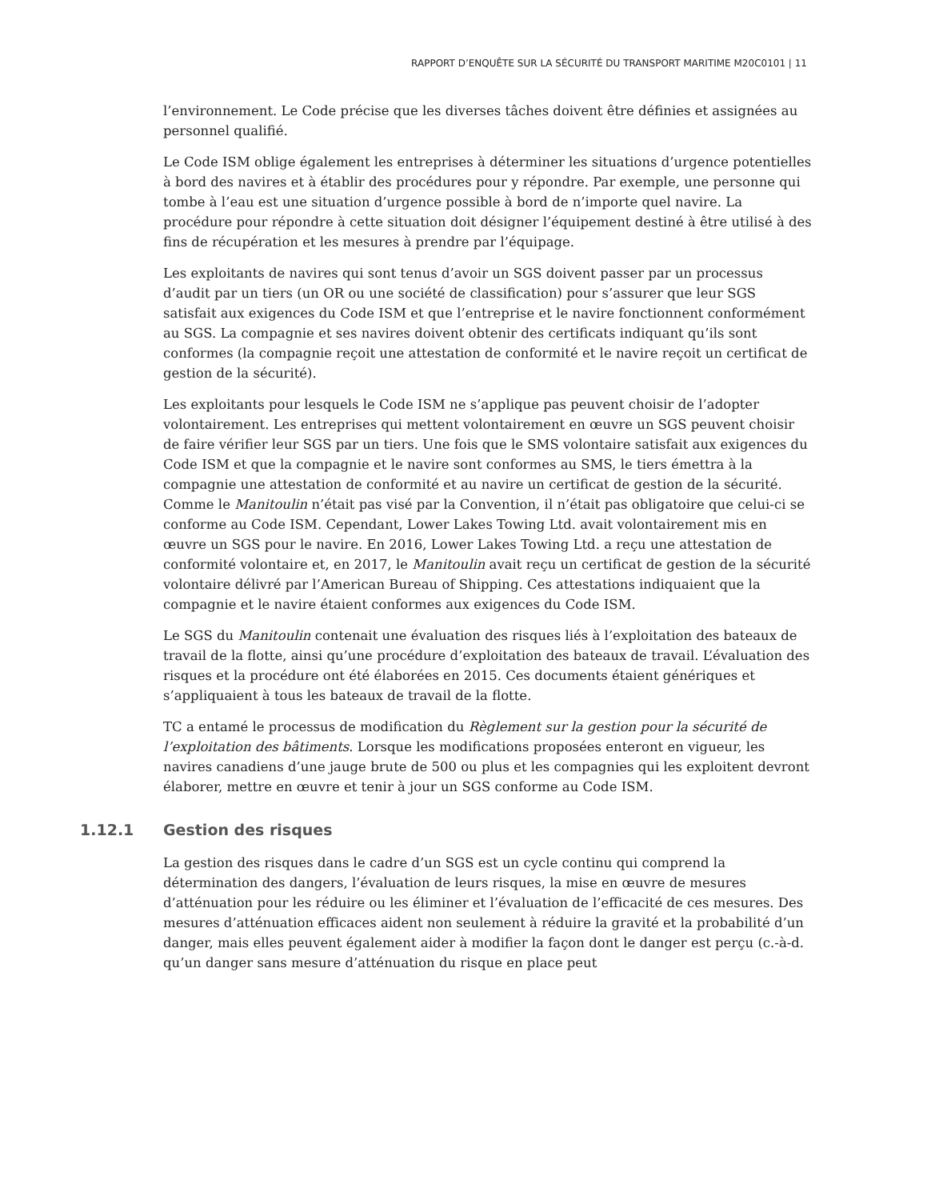RAPPORT D’ENQUÊTE SUR LA SÉCURITÉ DU TRANSPORT MARITIME M20C0101 | 11
l’environnement. Le Code précise que les diverses tâches doivent être définies et assignées au personnel qualifié.
Le Code ISM oblige également les entreprises à déterminer les situations d’urgence potentielles à bord des navires et à établir des procédures pour y répondre. Par exemple, une personne qui tombe à l’eau est une situation d’urgence possible à bord de n’importe quel navire. La procédure pour répondre à cette situation doit désigner l’équipement destiné à être utilisé à des fins de récupération et les mesures à prendre par l’équipage.
Les exploitants de navires qui sont tenus d’avoir un SGS doivent passer par un processus d’audit par un tiers (un OR ou une société de classification) pour s’assurer que leur SGS satisfait aux exigences du Code ISM et que l’entreprise et le navire fonctionnent conformément au SGS. La compagnie et ses navires doivent obtenir des certificats indiquant qu’ils sont conformes (la compagnie reçoit une attestation de conformité et le navire reçoit un certificat de gestion de la sécurité).
Les exploitants pour lesquels le Code ISM ne s’applique pas peuvent choisir de l’adopter volontairement. Les entreprises qui mettent volontairement en œuvre un SGS peuvent choisir de faire vérifier leur SGS par un tiers. Une fois que le SMS volontaire satisfait aux exigences du Code ISM et que la compagnie et le navire sont conformes au SMS, le tiers émettra à la compagnie une attestation de conformité et au navire un certificat de gestion de la sécurité. Comme le Manitoulin n’était pas visé par la Convention, il n’était pas obligatoire que celui-ci se conforme au Code ISM. Cependant, Lower Lakes Towing Ltd. avait volontairement mis en œuvre un SGS pour le navire. En 2016, Lower Lakes Towing Ltd. a reçu une attestation de conformité volontaire et, en 2017, le Manitoulin avait reçu un certificat de gestion de la sécurité volontaire délivré par l’American Bureau of Shipping. Ces attestations indiquaient que la compagnie et le navire étaient conformes aux exigences du Code ISM.
Le SGS du Manitoulin contenait une évaluation des risques liés à l’exploitation des bateaux de travail de la flotte, ainsi qu’une procédure d’exploitation des bateaux de travail. L’évaluation des risques et la procédure ont été élaborées en 2015. Ces documents étaient génériques et s’appliquaient à tous les bateaux de travail de la flotte.
TC a entamé le processus de modification du Règlement sur la gestion pour la sécurité de l’exploitation des bâtiments. Lorsque les modifications proposées enteront en vigueur, les navires canadiens d’une jauge brute de 500 ou plus et les compagnies qui les exploitent devront élaborer, mettre en œuvre et tenir à jour un SGS conforme au Code ISM.
1.12.1 Gestion des risques
La gestion des risques dans le cadre d’un SGS est un cycle continu qui comprend la détermination des dangers, l’évaluation de leurs risques, la mise en œuvre de mesures d’atténuation pour les réduire ou les éliminer et l’évaluation de l’efficacité de ces mesures. Des mesures d’atténuation efficaces aident non seulement à réduire la gravité et la probabilité d’un danger, mais elles peuvent également aider à modifier la façon dont le danger est perçu (c.-à-d. qu’un danger sans mesure d’atténuation du risque en place peut